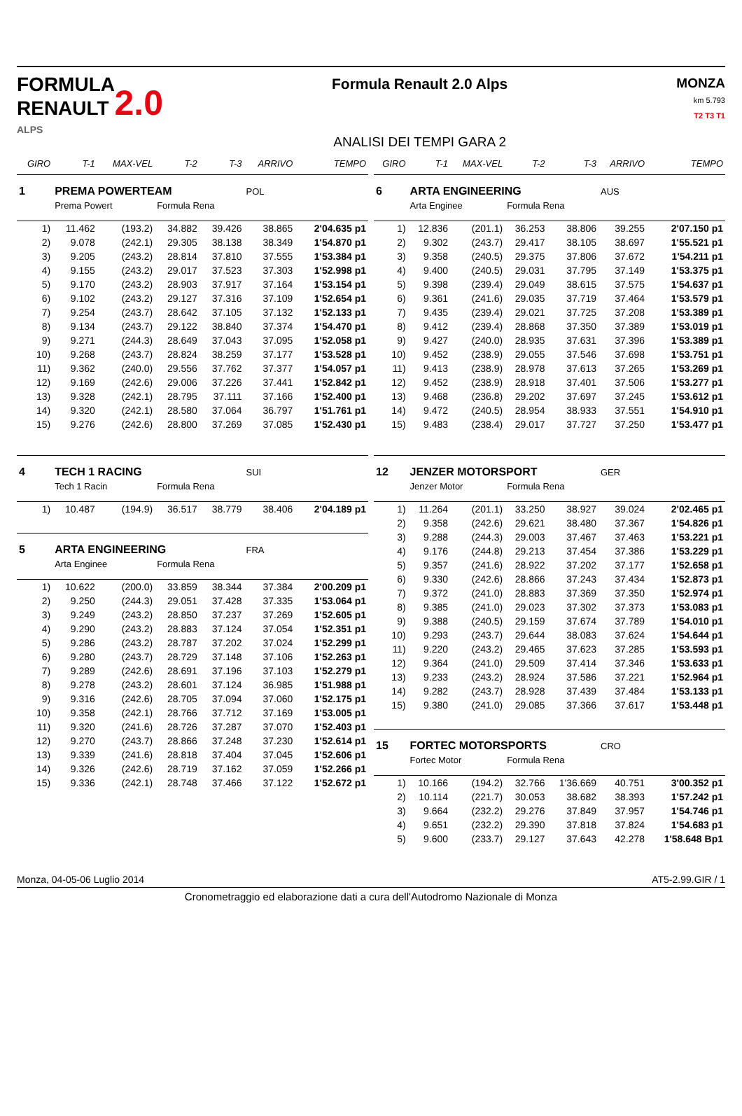FORMULA
RENAULT 2.0
ALPS
Formula Renault 2.0 Alps
ANALISI DEI TEMPI GARA 2
MONZA
km 5.793
T2 T3 T1
| GIRO | T-1 | MAX-VEL | T-2 | T-3 | ARRIVO | TEMPO |
| --- | --- | --- | --- | --- | --- | --- |
| 1 | PREMA POWERTEAM | | | | POL | |
| | Prema Powert | | Formula Rena | | | |
| 1) | 11.462 | (193.2) | 34.882 | 39.426 | 38.865 | 2'04.635 p1 |
| 2) | 9.078 | (242.1) | 29.305 | 38.138 | 38.349 | 1'54.870 p1 |
| 3) | 9.205 | (243.2) | 28.814 | 37.810 | 37.555 | 1'53.384 p1 |
| 4) | 9.155 | (243.2) | 29.017 | 37.523 | 37.303 | 1'52.998 p1 |
| 5) | 9.170 | (243.2) | 28.903 | 37.917 | 37.164 | 1'53.154 p1 |
| 6) | 9.102 | (243.2) | 29.127 | 37.316 | 37.109 | 1'52.654 p1 |
| 7) | 9.254 | (243.7) | 28.642 | 37.105 | 37.132 | 1'52.133 p1 |
| 8) | 9.134 | (243.7) | 29.122 | 38.840 | 37.374 | 1'54.470 p1 |
| 9) | 9.271 | (244.3) | 28.649 | 37.043 | 37.095 | 1'52.058 p1 |
| 10) | 9.268 | (243.7) | 28.824 | 38.259 | 37.177 | 1'53.528 p1 |
| 11) | 9.362 | (240.0) | 29.556 | 37.762 | 37.377 | 1'54.057 p1 |
| 12) | 9.169 | (242.6) | 29.006 | 37.226 | 37.441 | 1'52.842 p1 |
| 13) | 9.328 | (242.1) | 28.795 | 37.111 | 37.166 | 1'52.400 p1 |
| 14) | 9.320 | (242.1) | 28.580 | 37.064 | 36.797 | 1'51.761 p1 |
| 15) | 9.276 | (242.6) | 28.800 | 37.269 | 37.085 | 1'52.430 p1 |
| 4 | TECH 1 RACING | | | | SUI | |
| | Tech 1 Racin | | Formula Rena | | | |
| 1) | 10.487 | (194.9) | 36.517 | 38.779 | 38.406 | 2'04.189 p1 |
| 5 | ARTA ENGINEERING | | | | FRA | |
| | Arta Enginee | | Formula Rena | | | |
| 1) | 10.622 | (200.0) | 33.859 | 38.344 | 37.384 | 2'00.209 p1 |
| 2) | 9.250 | (244.3) | 29.051 | 37.428 | 37.335 | 1'53.064 p1 |
| 3) | 9.249 | (243.2) | 28.850 | 37.237 | 37.269 | 1'52.605 p1 |
| 4) | 9.290 | (243.2) | 28.883 | 37.124 | 37.054 | 1'52.351 p1 |
| 5) | 9.286 | (243.2) | 28.787 | 37.202 | 37.024 | 1'52.299 p1 |
| 6) | 9.280 | (243.7) | 28.729 | 37.148 | 37.106 | 1'52.263 p1 |
| 7) | 9.289 | (242.6) | 28.691 | 37.196 | 37.103 | 1'52.279 p1 |
| 8) | 9.278 | (243.2) | 28.601 | 37.124 | 36.985 | 1'51.988 p1 |
| 9) | 9.316 | (242.6) | 28.705 | 37.094 | 37.060 | 1'52.175 p1 |
| 10) | 9.358 | (242.1) | 28.766 | 37.712 | 37.169 | 1'53.005 p1 |
| 11) | 9.320 | (241.6) | 28.726 | 37.287 | 37.070 | 1'52.403 p1 |
| 12) | 9.270 | (243.7) | 28.866 | 37.248 | 37.230 | 1'52.614 p1 |
| 13) | 9.339 | (241.6) | 28.818 | 37.404 | 37.045 | 1'52.606 p1 |
| 14) | 9.326 | (242.6) | 28.719 | 37.162 | 37.059 | 1'52.266 p1 |
| 15) | 9.336 | (242.1) | 28.748 | 37.466 | 37.122 | 1'52.672 p1 |
| GIRO | T-1 | MAX-VEL | T-2 | T-3 | ARRIVO | TEMPO |
| --- | --- | --- | --- | --- | --- | --- |
| 6 | ARTA ENGINEERING | | | | AUS | |
| | Arta Enginee | | Formula Rena | | | |
| 1) | 12.836 | (201.1) | 36.253 | 38.806 | 39.255 | 2'07.150 p1 |
| 2) | 9.302 | (243.7) | 29.417 | 38.105 | 38.697 | 1'55.521 p1 |
| 3) | 9.358 | (240.5) | 29.375 | 37.806 | 37.672 | 1'54.211 p1 |
| 4) | 9.400 | (240.5) | 29.031 | 37.795 | 37.149 | 1'53.375 p1 |
| 5) | 9.398 | (239.4) | 29.049 | 38.615 | 37.575 | 1'54.637 p1 |
| 6) | 9.361 | (241.6) | 29.035 | 37.719 | 37.464 | 1'53.579 p1 |
| 7) | 9.435 | (239.4) | 29.021 | 37.725 | 37.208 | 1'53.389 p1 |
| 8) | 9.412 | (239.4) | 28.868 | 37.350 | 37.389 | 1'53.019 p1 |
| 9) | 9.427 | (240.0) | 28.935 | 37.631 | 37.396 | 1'53.389 p1 |
| 10) | 9.452 | (238.9) | 29.055 | 37.546 | 37.698 | 1'53.751 p1 |
| 11) | 9.413 | (238.9) | 28.978 | 37.613 | 37.265 | 1'53.269 p1 |
| 12) | 9.452 | (238.9) | 28.918 | 37.401 | 37.506 | 1'53.277 p1 |
| 13) | 9.468 | (236.8) | 29.202 | 37.697 | 37.245 | 1'53.612 p1 |
| 14) | 9.472 | (240.5) | 28.954 | 38.933 | 37.551 | 1'54.910 p1 |
| 15) | 9.483 | (238.4) | 29.017 | 37.727 | 37.250 | 1'53.477 p1 |
| 12 | JENZER MOTORSPORT | | | | GER | |
| | Jenzer Motor | | Formula Rena | | | |
| 1) | 11.264 | (201.1) | 33.250 | 38.927 | 39.024 | 2'02.465 p1 |
| 2) | 9.358 | (242.6) | 29.621 | 38.480 | 37.367 | 1'54.826 p1 |
| 3) | 9.288 | (244.3) | 29.003 | 37.467 | 37.463 | 1'53.221 p1 |
| 4) | 9.176 | (244.8) | 29.213 | 37.454 | 37.386 | 1'53.229 p1 |
| 5) | 9.357 | (241.6) | 28.922 | 37.202 | 37.177 | 1'52.658 p1 |
| 6) | 9.330 | (242.6) | 28.866 | 37.243 | 37.434 | 1'52.873 p1 |
| 7) | 9.372 | (241.0) | 28.883 | 37.369 | 37.350 | 1'52.974 p1 |
| 8) | 9.385 | (241.0) | 29.023 | 37.302 | 37.373 | 1'53.083 p1 |
| 9) | 9.388 | (240.5) | 29.159 | 37.674 | 37.789 | 1'54.010 p1 |
| 10) | 9.293 | (243.7) | 29.644 | 38.083 | 37.624 | 1'54.644 p1 |
| 11) | 9.220 | (243.2) | 29.465 | 37.623 | 37.285 | 1'53.593 p1 |
| 12) | 9.364 | (241.0) | 29.509 | 37.414 | 37.346 | 1'53.633 p1 |
| 13) | 9.233 | (243.2) | 28.924 | 37.586 | 37.221 | 1'52.964 p1 |
| 14) | 9.282 | (243.7) | 28.928 | 37.439 | 37.484 | 1'53.133 p1 |
| 15) | 9.380 | (241.0) | 29.085 | 37.366 | 37.617 | 1'53.448 p1 |
| 15 | FORTEC MOTORSPORTS | | | | CRO | |
| | Fortec Motor | | Formula Rena | | | |
| 1) | 10.166 | (194.2) | 32.766 | 1'36.669 | 40.751 | 3'00.352 p1 |
| 2) | 10.114 | (221.7) | 30.053 | 38.682 | 38.393 | 1'57.242 p1 |
| 3) | 9.664 | (232.2) | 29.276 | 37.849 | 37.957 | 1'54.746 p1 |
| 4) | 9.651 | (232.2) | 29.390 | 37.818 | 37.824 | 1'54.683 p1 |
| 5) | 9.600 | (233.7) | 29.127 | 37.643 | 42.278 | 1'58.648 Bp1 |
Monza, 04-05-06 Luglio 2014 AT5-2.99.GIR / 1
Cronometraggio ed elaborazione dati a cura dell'Autodromo Nazionale di Monza